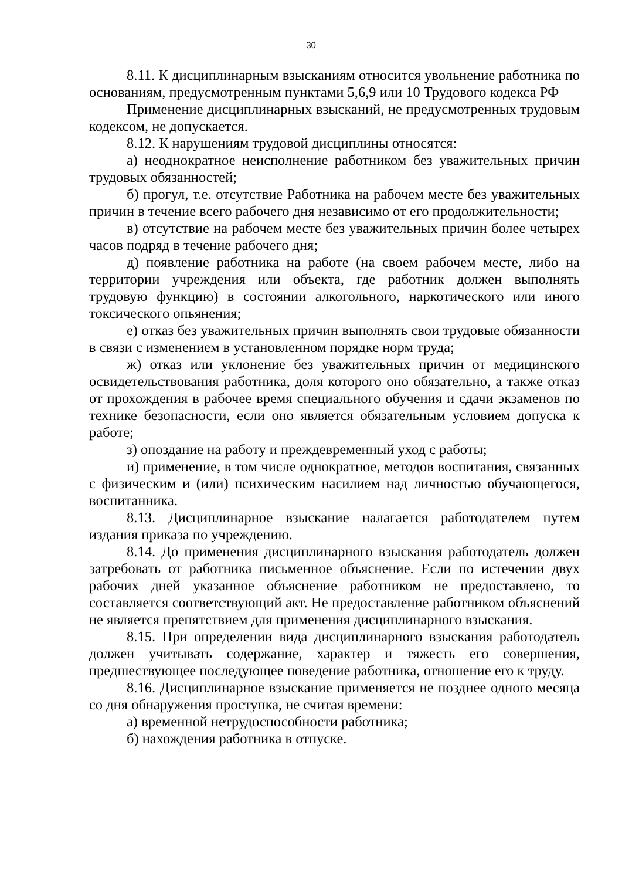30
8.11. К дисциплинарным взысканиям относится увольнение работника по основаниям, предусмотренным пунктами 5,6,9 или 10 Трудового кодекса РФ
Применение дисциплинарных взысканий, не предусмотренных трудовым кодексом, не допускается.
8.12. К нарушениям трудовой дисциплины относятся:
а) неоднократное неисполнение работником без уважительных причин трудовых обязанностей;
б) прогул, т.е. отсутствие Работника на рабочем месте без уважительных причин в течение всего рабочего дня независимо от его продолжительности;
в) отсутствие на рабочем месте без уважительных причин более четырех часов подряд в течение рабочего дня;
д) появление работника на работе (на своем рабочем месте, либо на территории учреждения или объекта, где работник должен выполнять трудовую функцию) в состоянии алкогольного, наркотического или иного токсического опьянения;
е) отказ без уважительных причин выполнять свои трудовые обязанности в связи с изменением в установленном порядке норм труда;
ж) отказ или уклонение без уважительных причин от медицинского освидетельствования работника, доля которого оно обязательно, а также отказ от прохождения в рабочее время специального обучения и сдачи экзаменов по технике безопасности, если оно является обязательным условием допуска к работе;
з) опоздание на работу и преждевременный уход с работы;
и) применение, в том числе однократное, методов воспитания, связанных с физическим и (или) психическим насилием над личностью обучающегося, воспитанника.
8.13. Дисциплинарное взыскание налагается работодателем путем издания приказа по учреждению.
8.14. До применения дисциплинарного взыскания работодатель должен затребовать от работника письменное объяснение. Если по истечении двух рабочих дней указанное объяснение работником не предоставлено, то составляется соответствующий акт. Не предоставление работником объяснений не является препятствием для применения дисциплинарного взыскания.
8.15. При определении вида дисциплинарного взыскания работодатель должен учитывать содержание, характер и тяжесть его совершения, предшествующее последующее поведение работника, отношение его к труду.
8.16. Дисциплинарное взыскание применяется не позднее одного месяца со дня обнаружения проступка, не считая времени:
а) временной нетрудоспособности работника;
б) нахождения работника в отпуске.